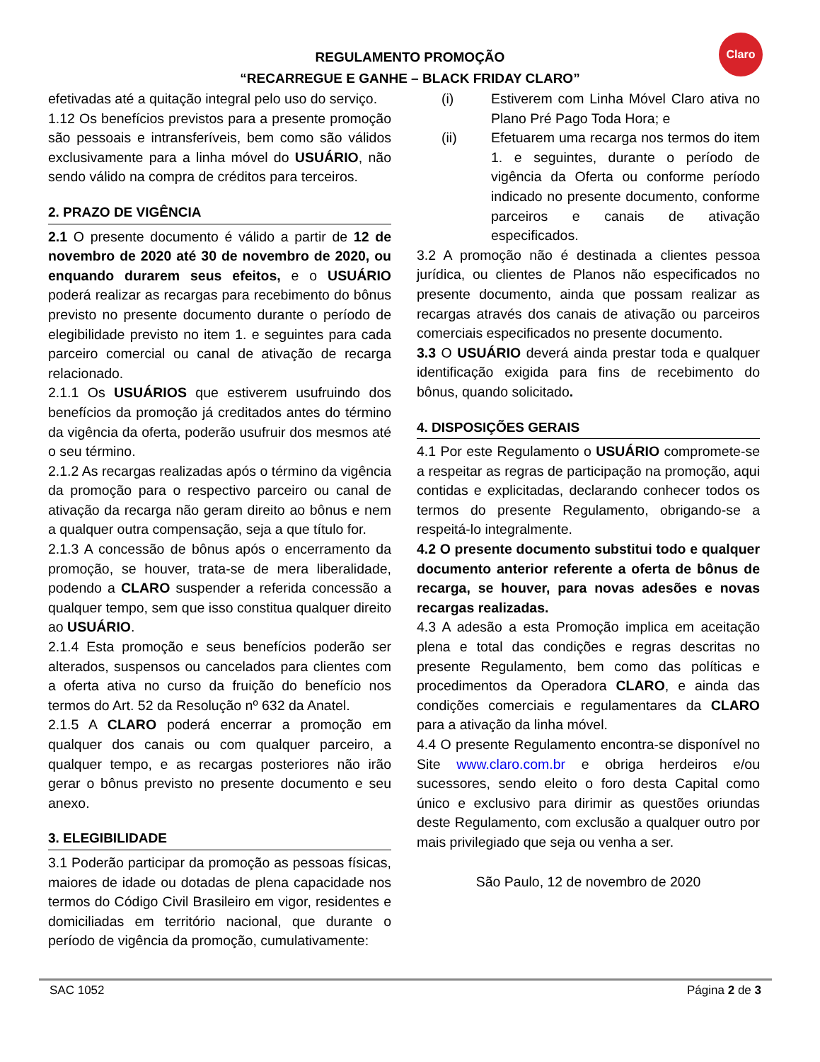REGULAMENTO PROMOÇÃO
“RECARREGUE E GANHE – BLACK FRIDAY CLARO”
Claro
efetivadas até a quitação integral pelo uso do serviço.
1.12 Os benefícios previstos para a presente promoção são pessoais e intransferíveis, bem como são válidos exclusivamente para a linha móvel do USUÁRIO, não sendo válido na compra de créditos para terceiros.
2. PRAZO DE VIGÊNCIA
2.1 O presente documento é válido a partir de 12 de novembro de 2020 até 30 de novembro de 2020, ou enquando durarem seus efeitos, e o USUÁRIO poderá realizar as recargas para recebimento do bônus previsto no presente documento durante o período de elegibilidade previsto no item 1. e seguintes para cada parceiro comercial ou canal de ativação de recarga relacionado.
2.1.1 Os USUÁRIOS que estiverem usufruindo dos benefícios da promoção já creditados antes do término da vigência da oferta, poderão usufruir dos mesmos até o seu término.
2.1.2 As recargas realizadas após o término da vigência da promoção para o respectivo parceiro ou canal de ativação da recarga não geram direito ao bônus e nem a qualquer outra compensação, seja a que título for.
2.1.3 A concessão de bônus após o encerramento da promoção, se houver, trata-se de mera liberalidade, podendo a CLARO suspender a referida concessão a qualquer tempo, sem que isso constitua qualquer direito ao USUÁRIO.
2.1.4 Esta promoção e seus benefícios poderão ser alterados, suspensos ou cancelados para clientes com a oferta ativa no curso da fruição do benefício nos termos do Art. 52 da Resolução nº 632 da Anatel.
2.1.5 A CLARO poderá encerrar a promoção em qualquer dos canais ou com qualquer parceiro, a qualquer tempo, e as recargas posteriores não irão gerar o bônus previsto no presente documento e seu anexo.
3. ELEGIBILIDADE
3.1 Poderão participar da promoção as pessoas físicas, maiores de idade ou dotadas de plena capacidade nos termos do Código Civil Brasileiro em vigor, residentes e domiciliadas em território nacional, que durante o período de vigência da promoção, cumulativamente:
(i) Estiverem com Linha Móvel Claro ativa no Plano Pré Pago Toda Hora; e
(ii) Efetuarem uma recarga nos termos do item 1. e seguintes, durante o período de vigência da Oferta ou conforme período indicado no presente documento, conforme parceiros e canais de ativação especificados.
3.2 A promoção não é destinada a clientes pessoa jurídica, ou clientes de Planos não especificados no presente documento, ainda que possam realizar as recargas através dos canais de ativação ou parceiros comerciais especificados no presente documento.
3.3 O USUÁRIO deverá ainda prestar toda e qualquer identificação exigida para fins de recebimento do bônus, quando solicitado.
4. DISPOSIÇÕES GERAIS
4.1 Por este Regulamento o USUÁRIO compromete-se a respeitar as regras de participação na promoção, aqui contidas e explicitadas, declarando conhecer todos os termos do presente Regulamento, obrigando-se a respeitá-lo integralmente.
4.2 O presente documento substitui todo e qualquer documento anterior referente a oferta de bônus de recarga, se houver, para novas adesões e novas recargas realizadas.
4.3 A adesão a esta Promoção implica em aceitação plena e total das condições e regras descritas no presente Regulamento, bem como das políticas e procedimentos da Operadora CLARO, e ainda das condições comerciais e regulamentares da CLARO para a ativação da linha móvel.
4.4 O presente Regulamento encontra-se disponível no Site www.claro.com.br e obriga herdeiros e/ou sucessores, sendo eleito o foro desta Capital como único e exclusivo para dirimir as questões oriundas deste Regulamento, com exclusão a qualquer outro por mais privilegiado que seja ou venha a ser.
São Paulo, 12 de novembro de 2020
SAC 1052 Página 2 de 3